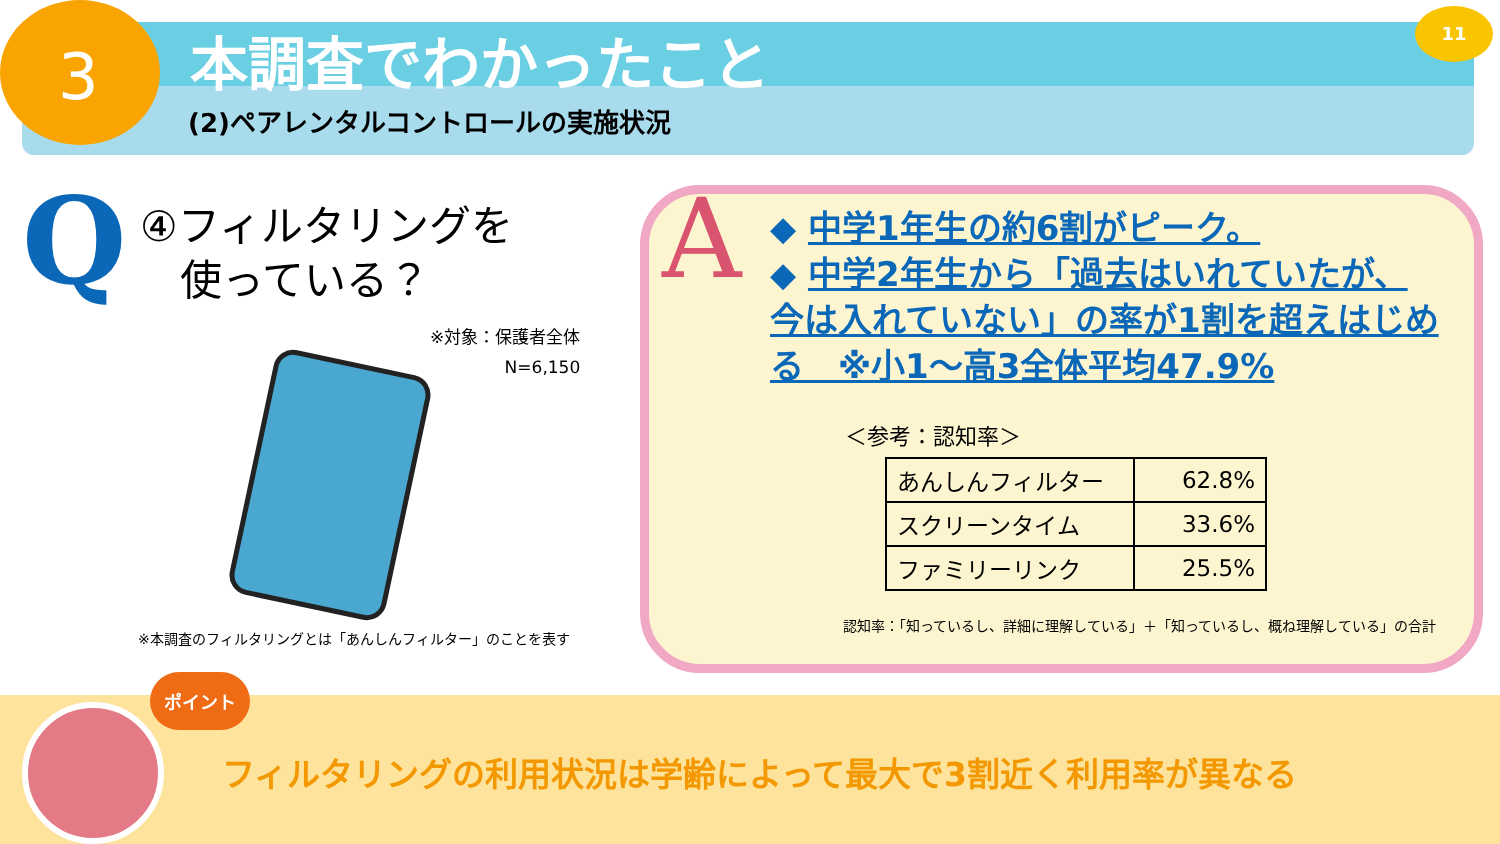3 本調査でわかったこと
(2)ペアレンタルコントロールの実施状況
11
Q
④フィルタリングを
使っている？
※対象：保護者全体
N=6,150
※本調査のフィルタリングとは「あんしんフィルター」のことを表す
A
◆ 中学1年生の約6割がピーク。
◆ 中学2年生から「過去はいれていたが、今は入れていない」の率が1割を超えはじめる　※小1～高3全体平均47.9%
＜参考：認知率＞
| あんしんフィルター | 62.8% |
| スクリーンタイム | 33.6% |
| ファミリーリンク | 25.5% |
認知率：「知っているし、詳細に理解している」＋「知っているし、概ね理解している」の合計
ポイント
フィルタリングの利用状況は学齢によって最大で3割近く利用率が異なる